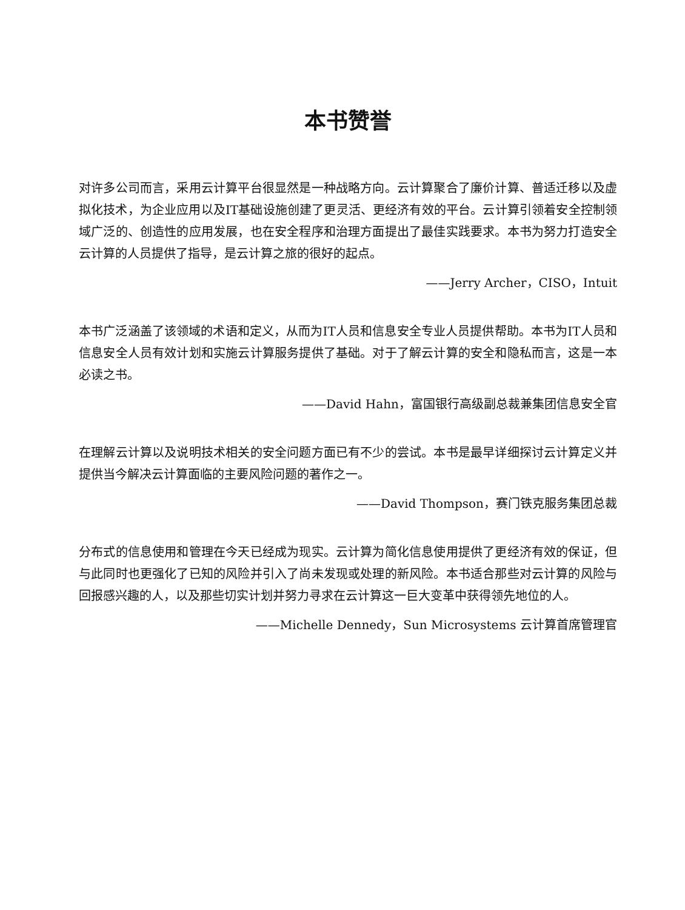本书赞誉
对许多公司而言，采用云计算平台很显然是一种战略方向。云计算聚合了廉价计算、普适迁移以及虚拟化技术，为企业应用以及IT基础设施创建了更灵活、更经济有效的平台。云计算引领着安全控制领域广泛的、创造性的应用发展，也在安全程序和治理方面提出了最佳实践要求。本书为努力打造安全云计算的人员提供了指导，是云计算之旅的很好的起点。
——Jerry Archer，CISO，Intuit
本书广泛涵盖了该领域的术语和定义，从而为IT人员和信息安全专业人员提供帮助。本书为IT人员和信息安全人员有效计划和实施云计算服务提供了基础。对于了解云计算的安全和隐私而言，这是一本必读之书。
——David Hahn，富国银行高级副总裁兼集团信息安全官
在理解云计算以及说明技术相关的安全问题方面已有不少的尝试。本书是最早详细探讨云计算定义并提供当今解决云计算面临的主要风险问题的著作之一。
——David Thompson，赛门铁克服务集团总裁
分布式的信息使用和管理在今天已经成为现实。云计算为简化信息使用提供了更经济有效的保证，但与此同时也更强化了已知的风险并引入了尚未发现或处理的新风险。本书适合那些对云计算的风险与回报感兴趣的人，以及那些切实计划并努力寻求在云计算这一巨大变革中获得领先地位的人。
——Michelle Dennedy，Sun Microsystems 云计算首席管理官